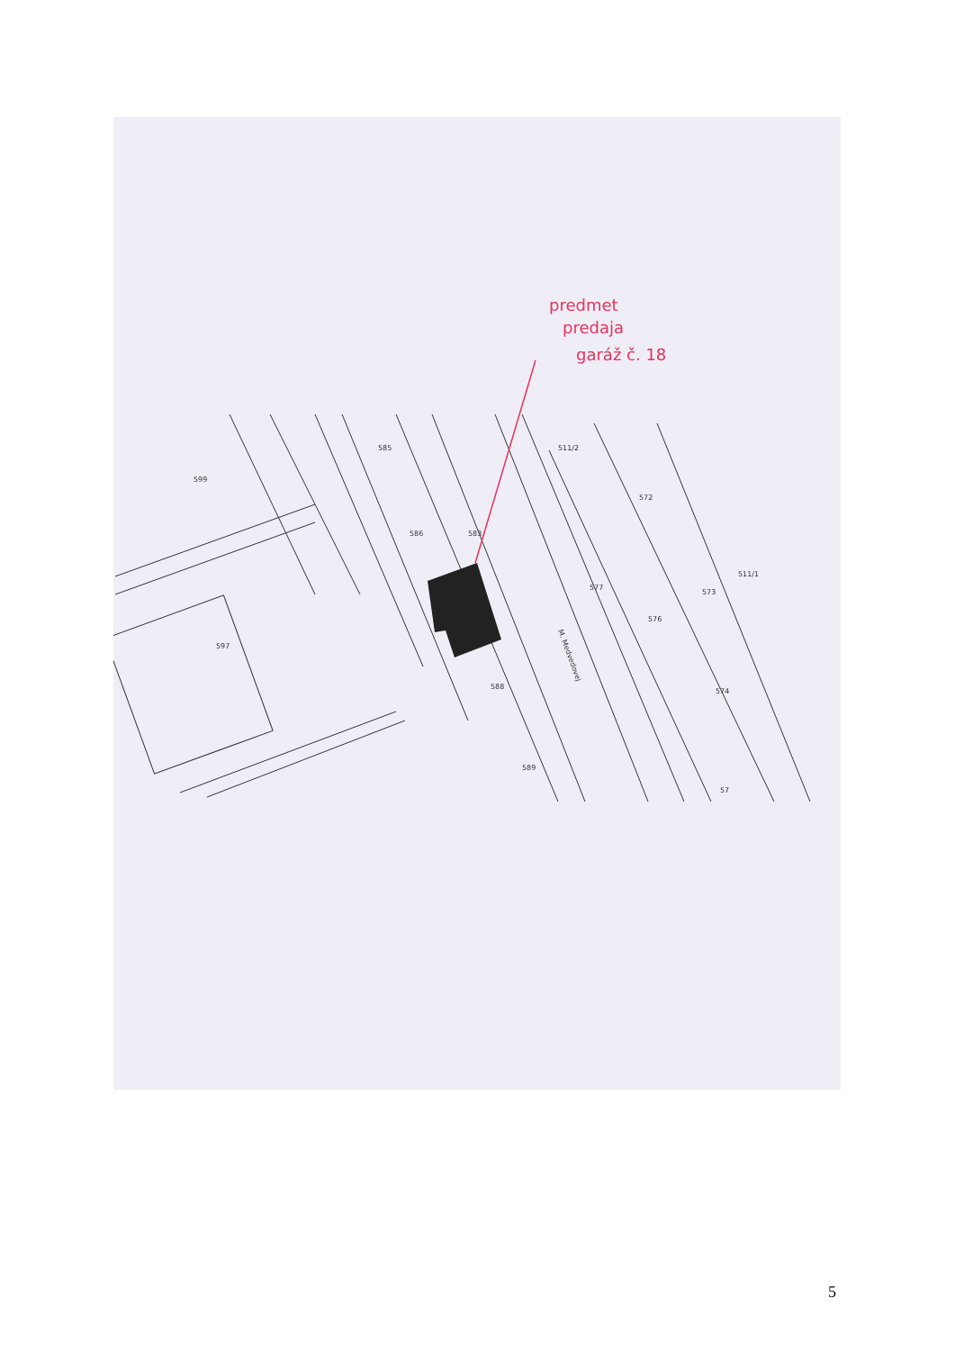599
585
586
583
597
588
589
M. Medvedovej
577
572
573
576
574
511/2
511/1
57
predmet
predaja
garáž č. 18
5